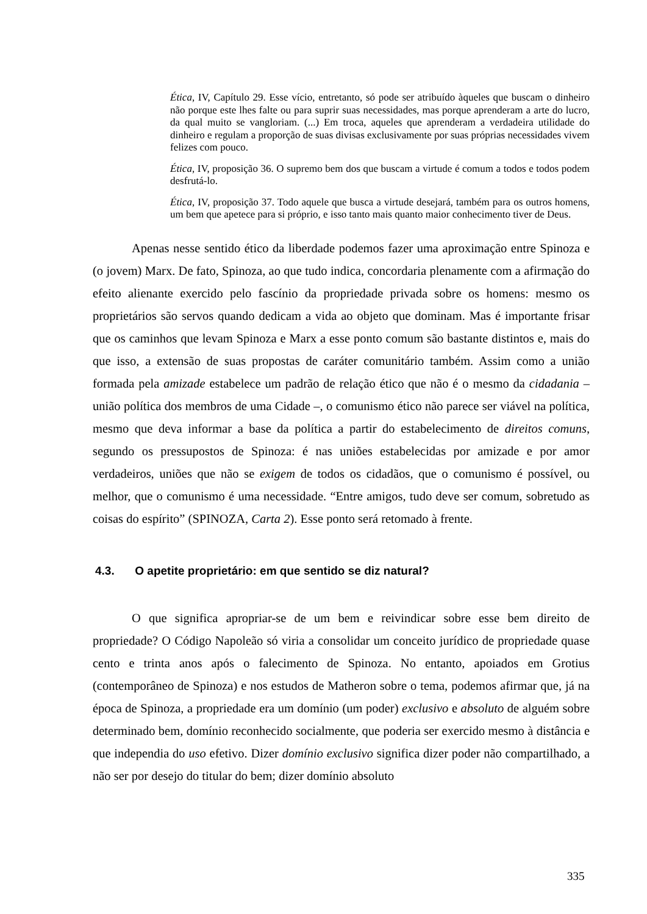Ética, IV, Capítulo 29. Esse vício, entretanto, só pode ser atribuído àqueles que buscam o dinheiro não porque este lhes falte ou para suprir suas necessidades, mas porque aprenderam a arte do lucro, da qual muito se vangloriam. (...) Em troca, aqueles que aprenderam a verdadeira utilidade do dinheiro e regulam a proporção de suas divisas exclusivamente por suas próprias necessidades vivem felizes com pouco.
Ética, IV, proposição 36. O supremo bem dos que buscam a virtude é comum a todos e todos podem desfrutá-lo.
Ética, IV, proposição 37. Todo aquele que busca a virtude desejará, também para os outros homens, um bem que apetece para si próprio, e isso tanto mais quanto maior conhecimento tiver de Deus.
Apenas nesse sentido ético da liberdade podemos fazer uma aproximação entre Spinoza e (o jovem) Marx. De fato, Spinoza, ao que tudo indica, concordaria plenamente com a afirmação do efeito alienante exercido pelo fascínio da propriedade privada sobre os homens: mesmo os proprietários são servos quando dedicam a vida ao objeto que dominam. Mas é importante frisar que os caminhos que levam Spinoza e Marx a esse ponto comum são bastante distintos e, mais do que isso, a extensão de suas propostas de caráter comunitário também. Assim como a união formada pela amizade estabelece um padrão de relação ético que não é o mesmo da cidadania – união política dos membros de uma Cidade –, o comunismo ético não parece ser viável na política, mesmo que deva informar a base da política a partir do estabelecimento de direitos comuns, segundo os pressupostos de Spinoza: é nas uniões estabelecidas por amizade e por amor verdadeiros, uniões que não se exigem de todos os cidadãos, que o comunismo é possível, ou melhor, que o comunismo é uma necessidade. “Entre amigos, tudo deve ser comum, sobretudo as coisas do espírito” (SPINOZA, Carta 2). Esse ponto será retomado à frente.
4.3. O apetite proprietário: em que sentido se diz natural?
O que significa apropriar-se de um bem e reivindicar sobre esse bem direito de propriedade? O Código Napoleão só viria a consolidar um conceito jurídico de propriedade quase cento e trinta anos após o falecimento de Spinoza. No entanto, apoiados em Grotius (contemporâneo de Spinoza) e nos estudos de Matheron sobre o tema, podemos afirmar que, já na época de Spinoza, a propriedade era um domínio (um poder) exclusivo e absoluto de alguém sobre determinado bem, domínio reconhecido socialmente, que poderia ser exercido mesmo à distância e que independia do uso efetivo. Dizer domínio exclusivo significa dizer poder não compartilhado, a não ser por desejo do titular do bem; dizer domínio absoluto
335